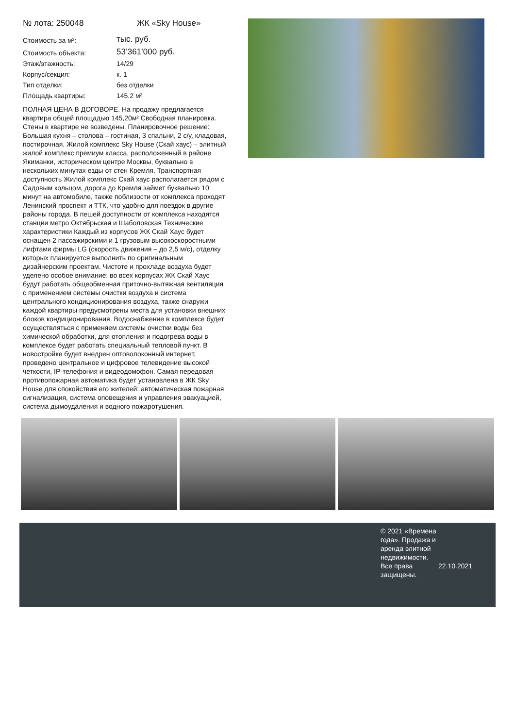№ лота: 250048 ЖК «Sky House»
| Стоимость за м²: | тыс. руб. |
| Стоимость объекта: | 53’361’000 руб. |
| Этаж/этажность: | 14/29 |
| Корпус/секция: | к. 1 |
| Тип отделки: | без отделки |
| Площадь квартиры: | 145.2 м² |
ПОЛНАЯ ЦЕНА В ДОГОВОРЕ. На продажу предлагается квартира общей площадью 145,20м² Свободная планировка. Стены в квартире не возведены. Планировочное решение: Большая кухня – столова – гостиная, 3 спальни, 2 с/у, кладовая, постирочная. Жилой комплекс Sky House (Скай хаус) – элитный жилой комплекс премиум класса, расположенный в районе Якиманки, историческом центре Москвы, буквально в нескольких минутах езды от стен Кремля. Транспортная доступность Жилой комплекс Скай хаус располагается рядом с Садовым кольцом, дорога до Кремля займет буквально 10 минут на автомобиле, также поблизости от комплекса проходят Ленинский проспект и ТТК, что удобно для поездок в другие районы города. В пешей доступности от комплекса находятся станции метро Октябрьская и Шаболовская Технические характеристики Каждый из корпусов ЖК Скай Хаус будет оснащен 2 пассажирскими и 1 грузовым высокоскоростными лифтами фирмы LG (скорость движения – до 2,5 м/с), отделку которых планируется выполнить по оригинальным дизайнерским проектам. Чистоте и прохладе воздуха будет уделено особое внимание: во всех корпусах ЖК Скай Хаус будут работать общеобменная приточно-вытяжная вентиляция с применением системы очистки воздуха и система центрального кондиционирования воздуха, также снаружи каждой квартиры предусмотрены места для установки внешних блоков кондиционирования. Водоснабжение в комплексе будет осуществляться с применяем системы очистки воды без химической обработки, для отопления и подогрева воды в комплексе будет работать специальный тепловой пункт. В новостройке будет внедрен оптоволоконный интернет, проведено центральное и цифровое телевидение высокой четкости, IP-телефония и видеодомофон. Самая передовая противопожарная автоматика будет установлена в ЖК Sky House для спокойствия его жителей: автоматическая пожарная сигнализация, система оповещения и управления эвакуацией, система дымоудаления и водного пожаротушения.
© 2021 «Времена года». Продажа и аренда элитной недвижимости. Все права защищены.
22.10.2021